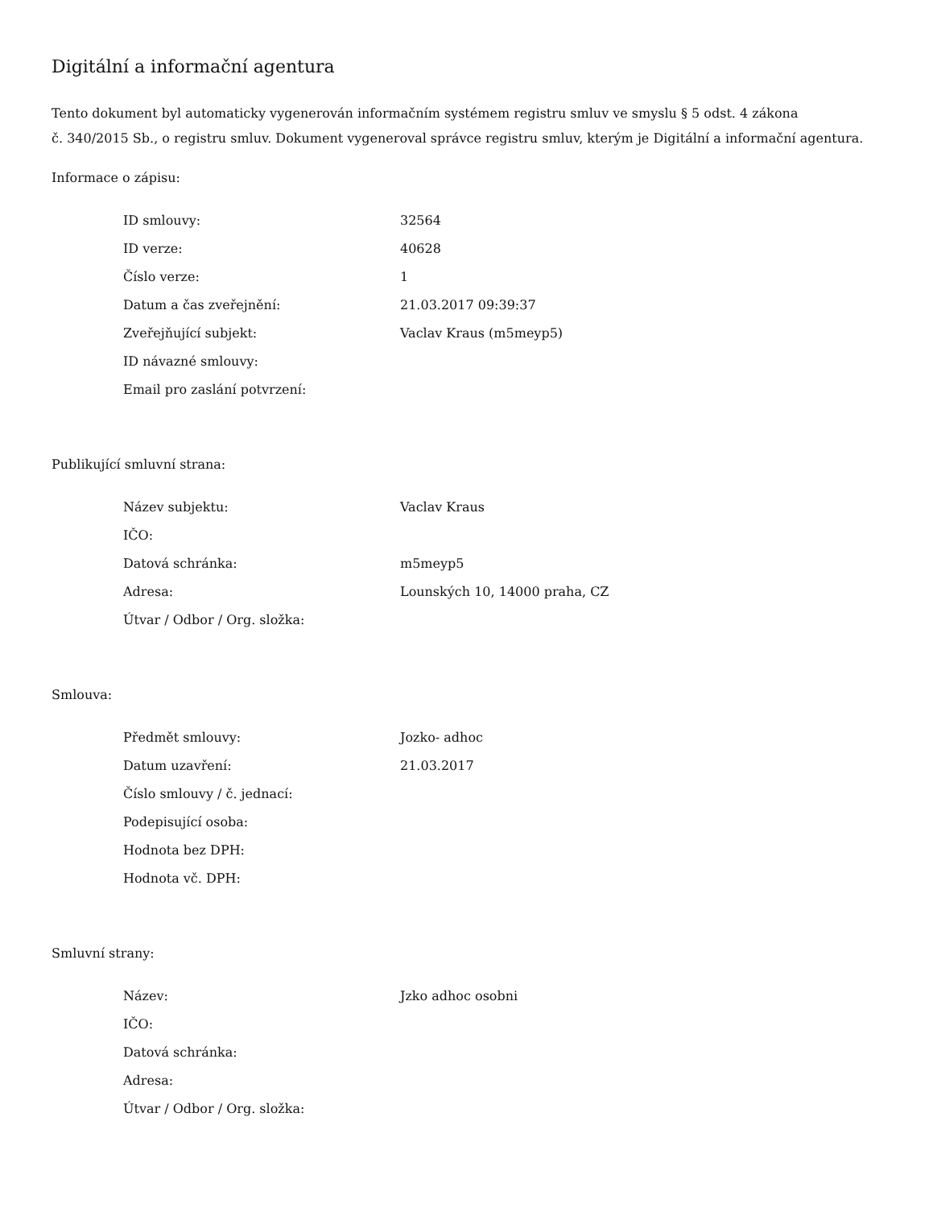Digitální a informační agentura
Tento dokument byl automaticky vygenerován informačním systémem registru smluv ve smyslu § 5 odst. 4 zákona
č. 340/2015 Sb., o registru smluv. Dokument vygeneroval správce registru smluv, kterým je Digitální a informační agentura.
Informace o zápisu:
| ID smlouvy: | 32564 |
| ID verze: | 40628 |
| Číslo verze: | 1 |
| Datum a čas zveřejnění: | 21.03.2017 09:39:37 |
| Zveřejňující subjekt: | Vaclav Kraus (m5meyp5) |
| ID návazné smlouvy: | |
| Email pro zaslání potvrzení: | |
Publikující smluvní strana:
| Název subjektu: | Vaclav Kraus |
| IČO: | |
| Datová schránka: | m5meyp5 |
| Adresa: | Lounských 10, 14000 praha, CZ |
| Útvar / Odbor / Org. složka: | |
Smlouva:
| Předmět smlouvy: | Jozko- adhoc |
| Datum uzavření: | 21.03.2017 |
| Číslo smlouvy / č. jednací: | |
| Podepisující osoba: | |
| Hodnota bez DPH: | |
| Hodnota vč. DPH: | |
Smluvní strany:
| Název: | Jzko adhoc osobni |
| IČO: | |
| Datová schránka: | |
| Adresa: | |
| Útvar / Odbor / Org. složka: | |